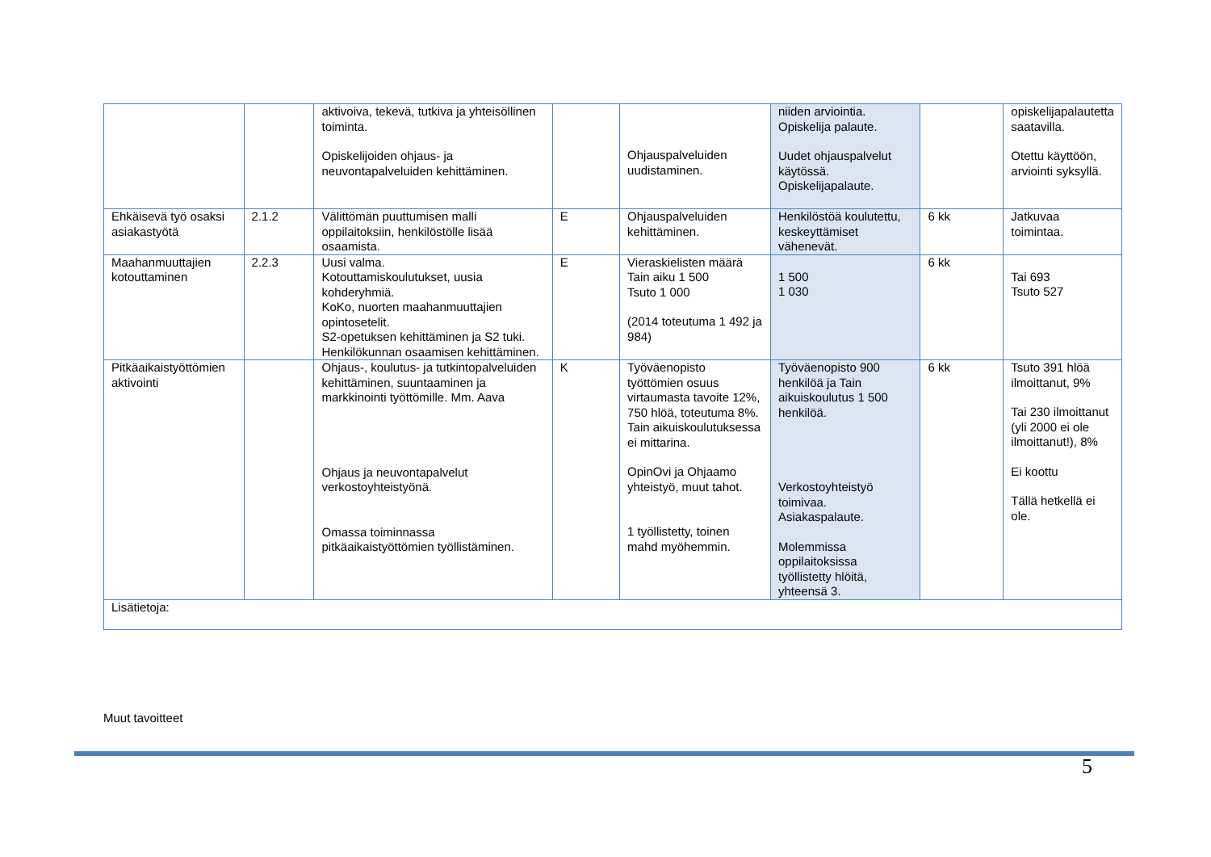| | | aktivoiva, tekevä, tutkiva ja yhteisöllinen toiminta. Opiskelijoiden ohjaus- ja neuvontapalveluiden kehittäminen. | | Ohjauspalveluiden uudistaminen. | niiden arviointia. Opiskelija palaute. Uudet ohjauspalvelut käytössä. Opiskelijapalaute. | | opiskelijapalautetta saatavilla. Otettu käyttöön, arviointi syksyllä. |
| Ehkäisevä työ osaksi asiakastyötä | 2.1.2 | Välittömän puuttumisen malli oppilaitoksiin, henkilöstölle lisää osaamista. | E | Ohjauspalveluiden kehittäminen. | Henkilöstöä koulutettu, keskeyttämiset vähenevät. | 6 kk | Jatkuvaa toimintaa. |
| Maahanmuuttajien kotouttaminen | 2.2.3 | Uusi valma. Kotouttamiskoulutukset, uusia kohderyhmiä. KoKo, nuorten maahanmuuttajien opintosetelit. S2-opetuksen kehittäminen ja S2 tuki. Henkilökunnan osaamisen kehittäminen. | E | Vieraskielisten määrä Tain aiku 1 500 Tsuto 1 000 (2014 toteutuma 1 492 ja 984) | 1 500 1 030 | 6 kk | Tai 693 Tsuto 527 |
| Pitkäaikaistyöttömien aktivointi | | Ohjaus-, koulutus- ja tutkintopalveluiden kehittäminen, suuntaaminen ja markkinointi työttömille. Mm. Aava Ohjaus ja neuvontapalvelut verkostoyhteistyönä. Omassa toiminnassa pitkäaikaistyöttömien työllistäminen. | K | Työväenopisto työttömien osuus virtaumasta tavoite 12%, 750 hlöä, toteutuma 8%. Tain aikuiskoulutuksessa ei mittarina. OpinOvi ja Ohjaamo yhteistyö, muut tahot. 1 työllistetty, toinen mahd myöhemmin. | Työväenopisto 900 henkilöä ja Tain aikuiskoulutus 1 500 henkilöä. Verkostoyhteistyö toimivaa. Asiakaspalaute. Molemmissa oppilaitoksissa työllistetty hlöitä, yhteensä 3. | 6 kk | Tsuto 391 hlöä ilmoittanut, 9% Tai 230 ilmoittanut (yli 2000 ei ole ilmoittanut!), 8% Ei koottu Tällä hetkellä ei ole. |
| Lisätietoja: | | | | | | | |
Muut tavoitteet
5